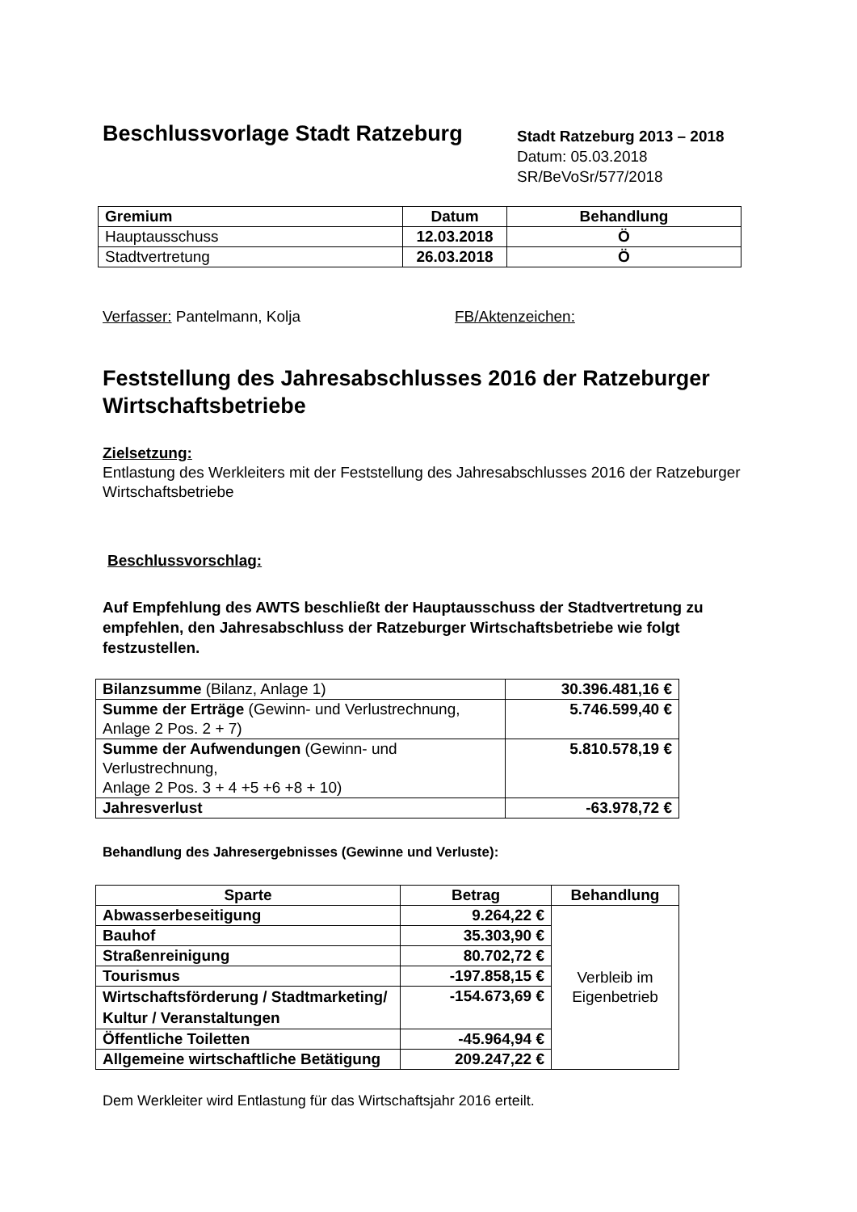Beschlussvorlage Stadt Ratzeburg
Stadt Ratzeburg 2013 – 2018
Datum: 05.03.2018
SR/BeVoSr/577/2018
| Gremium | Datum | Behandlung |
| --- | --- | --- |
| Hauptausschuss | 12.03.2018 | Ö |
| Stadtvertretung | 26.03.2018 | Ö |
Verfasser: Pantelmann, Kolja FB/Aktenzeichen:
Feststellung des Jahresabschlusses 2016 der Ratzeburger Wirtschaftsbetriebe
Zielsetzung:
Entlastung des Werkleiters mit der Feststellung des Jahresabschlusses 2016 der Ratzeburger Wirtschaftsbetriebe
Beschlussvorschlag:
Auf Empfehlung des AWTS beschließt der Hauptausschuss der Stadtvertretung zu empfehlen, den Jahresabschluss der Ratzeburger Wirtschaftsbetriebe wie folgt festzustellen.
| Bilanzsumme (Bilanz, Anlage 1) | 30.396.481,16 € |
| Summe der Erträge (Gewinn- und Verlustrechnung, Anlage 2 Pos. 2 + 7) | 5.746.599,40 € |
| Summe der Aufwendungen (Gewinn- und Verlustrechnung, Anlage 2 Pos. 3 + 4 +5 +6 +8 + 10) | 5.810.578,19 € |
| Jahresverlust | -63.978,72 € |
Behandlung des Jahresergebnisses (Gewinne und Verluste):
| Sparte | Betrag | Behandlung |
| --- | --- | --- |
| Abwasserbeseitigung | 9.264,22 € | Verbleib im Eigenbetrieb |
| Bauhof | 35.303,90 € | |
| Straßenreinigung | 80.702,72 € | |
| Tourismus | -197.858,15 € | |
| Wirtschaftsförderung / Stadtmarketing/ Kultur / Veranstaltungen | -154.673,69 € | |
| Öffentliche Toiletten | -45.964,94 € | |
| Allgemeine wirtschaftliche Betätigung | 209.247,22 € | |
Dem Werkleiter wird Entlastung für das Wirtschaftsjahr 2016 erteilt.